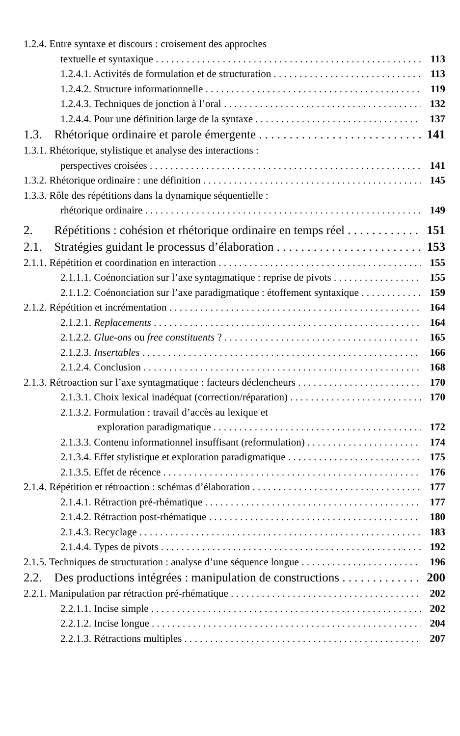1.2.4. Entre syntaxe et discours : croisement des approches
textuelle et syntaxique 113
1.2.4.1. Activités de formulation et de structuration 113
1.2.4.2. Structure informationnelle 119
1.2.4.3. Techniques de jonction à l’oral 132
1.2.4.4. Pour une définition large de la syntaxe 137
1.3. Rhétorique ordinaire et parole émergente 141
1.3.1. Rhétorique, stylistique et analyse des interactions :
perspectives croisées 141
1.3.2. Rhétorique ordinaire : une définition 145
1.3.3. Rôle des répétitions dans la dynamique séquentielle :
rhétorique ordinaire 149
2. Répétitions : cohésion et rhétorique ordinaire en temps réel 151
2.1. Stratégies guidant le processus d’élaboration 153
2.1.1. Répétition et coordination en interaction 155
2.1.1.1. Coénonciation sur l’axe syntagmatique : reprise de pivots 155
2.1.1.2. Coénonciation sur l’axe paradigmatique : étoffement syntaxique 159
2.1.2. Répétition et incrémentation 164
2.1.2.1. Replacements 164
2.1.2.2. Glue-ons ou free constituents ? 165
2.1.2.3. Insertables 166
2.1.2.4. Conclusion 168
2.1.3. Rétroaction sur l’axe syntagmatique : facteurs déclencheurs 170
2.1.3.1. Choix lexical inadéquat (correction/réparation) 170
2.1.3.2. Formulation : travail d’accès au lexique et
exploration paradigmatique 172
2.1.3.3. Contenu informationnel insuffisant (reformulation) 174
2.1.3.4. Effet stylistique et exploration paradigmatique 175
2.1.3.5. Effet de récence 176
2.1.4. Répétition et rétroaction : schémas d’élaboration 177
2.1.4.1. Rétraction pré-rhématique 177
2.1.4.2. Rétraction post-rhématique 180
2.1.4.3. Recyclage 183
2.1.4.4. Types de pivots 192
2.1.5. Techniques de structuration : analyse d’une séquence longue 196
2.2. Des productions intégrées : manipulation de constructions 200
2.2.1. Manipulation par rétraction pré-rhématique 202
2.2.1.1. Incise simple 202
2.2.1.2. Incise longue 204
2.2.1.3. Rétractions multiples 207